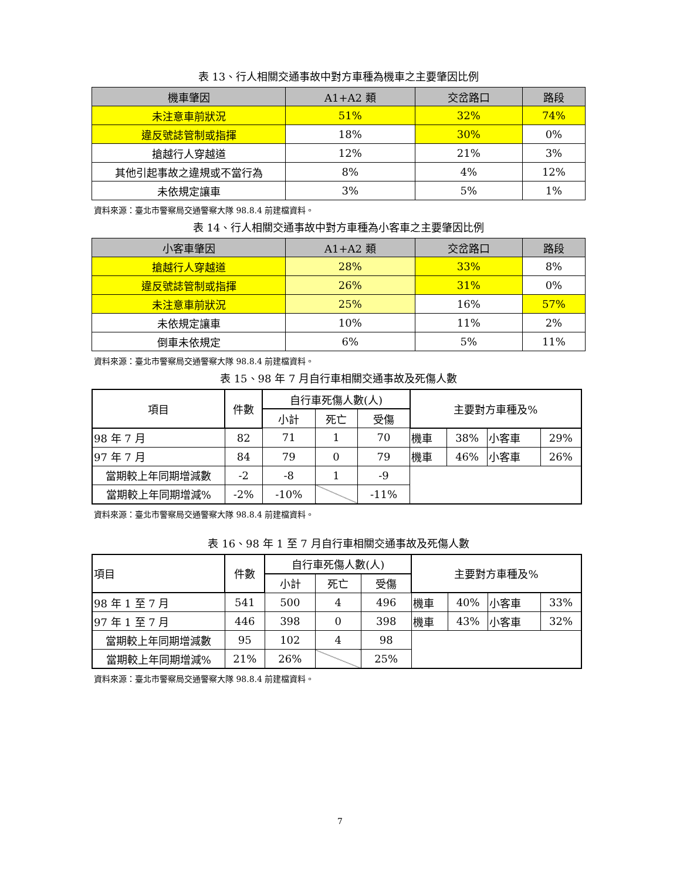表 13、行人相關交通事故中對方車種為機車之主要肇因比例
| 機車肇因 | A1+A2 類 | 交岔路口 | 路段 |
| --- | --- | --- | --- |
| 未注意車前狀況 | 51% | 32% | 74% |
| 違反號誌管制或指揮 | 18% | 30% | 0% |
| 搶越行人穿越道 | 12% | 21% | 3% |
| 其他引起事故之違規或不當行為 | 8% | 4% | 12% |
| 未依規定讓車 | 3% | 5% | 1% |
資料來源：臺北市警察局交通警察大隊 98.8.4 前建檔資料。
表 14、行人相關交通事故中對方車種為小客車之主要肇因比例
| 小客車肇因 | A1+A2 類 | 交岔路口 | 路段 |
| --- | --- | --- | --- |
| 搶越行人穿越道 | 28% | 33% | 8% |
| 違反號誌管制或指揮 | 26% | 31% | 0% |
| 未注意車前狀況 | 25% | 16% | 57% |
| 未依規定讓車 | 10% | 11% | 2% |
| 倒車未依規定 | 6% | 5% | 11% |
資料來源：臺北市警察局交通警察大隊 98.8.4 前建檔資料。
表 15、98 年 7 月自行車相關交通事故及死傷人數
| 項目 | 件數 | 自行車死傷人數(人) | | | 主要對方車種及% | | | |
| | | 小計 | 死亡 | 受傷 | | | | |
| 98 年 7 月 | 82 | 71 | 1 | 70 | 機車 | 38% | 小客車 | 29% |
| 97 年 7 月 | 84 | 79 | 0 | 79 | 機車 | 46% | 小客車 | 26% |
| 當期較上年同期增減數 | -2 | -8 | 1 | -9 | | | | |
| 當期較上年同期增減% | -2% | -10% | | -11% | | | | |
資料來源：臺北市警察局交通警察大隊 98.8.4 前建檔資料。
表 16、98 年 1 至 7 月自行車相關交通事故及死傷人數
| 項目 | 件數 | 自行車死傷人數(人) | | | 主要對方車種及% | | | |
| | | 小計 | 死亡 | 受傷 | | | | |
| 98 年 1 至 7 月 | 541 | 500 | 4 | 496 | 機車 | 40% | 小客車 | 33% |
| 97 年 1 至 7 月 | 446 | 398 | 0 | 398 | 機車 | 43% | 小客車 | 32% |
| 當期較上年同期增減數 | 95 | 102 | 4 | 98 | | | | |
| 當期較上年同期增減% | 21% | 26% | | 25% | | | | |
資料來源：臺北市警察局交通警察大隊 98.8.4 前建檔資料。
7